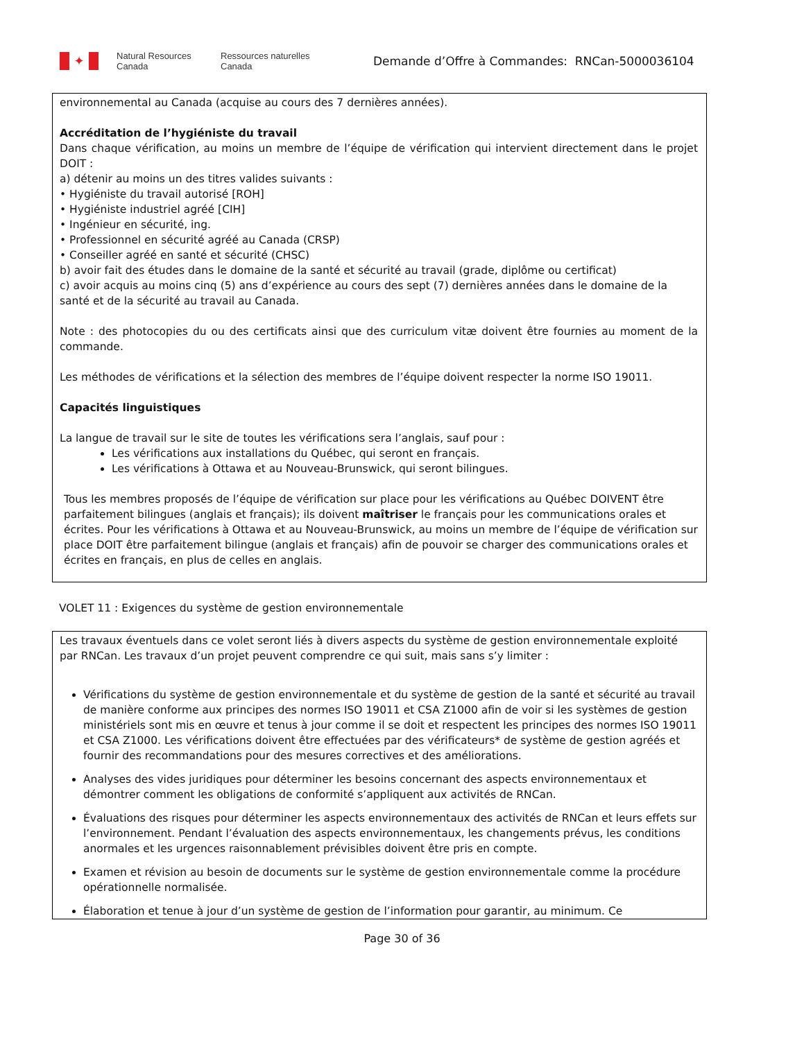✦
Natural Resources
Canada
Ressources naturelles
Canada
Demande d’Offre à Commandes: RNCan-5000036104
environnemental au Canada (acquise au cours des 7 dernières années).
Accréditation de l’hygiéniste du travail
Dans chaque vérification, au moins un membre de l’équipe de vérification qui intervient directement dans le projet DOIT :
a) détenir au moins un des titres valides suivants :
• Hygiéniste du travail autorisé [ROH]
• Hygiéniste industriel agréé [CIH]
• Ingénieur en sécurité, ing.
• Professionnel en sécurité agréé au Canada (CRSP)
• Conseiller agréé en santé et sécurité (CHSC)
b) avoir fait des études dans le domaine de la santé et sécurité au travail (grade, diplôme ou certificat)
c) avoir acquis au moins cinq (5) ans d’expérience au cours des sept (7) dernières années dans le domaine de la santé et de la sécurité au travail au Canada.
Note : des photocopies du ou des certificats ainsi que des curriculum vitæ doivent être fournies au moment de la commande.
Les méthodes de vérifications et la sélection des membres de l’équipe doivent respecter la norme ISO 19011.
Capacités linguistiques
La langue de travail sur le site de toutes les vérifications sera l’anglais, sauf pour :
Les vérifications aux installations du Québec, qui seront en français.
Les vérifications à Ottawa et au Nouveau-Brunswick, qui seront bilingues.
Tous les membres proposés de l’équipe de vérification sur place pour les vérifications au Québec DOIVENT être parfaitement bilingues (anglais et français); ils doivent maîtriser le français pour les communications orales et écrites. Pour les vérifications à Ottawa et au Nouveau-Brunswick, au moins un membre de l’équipe de vérification sur place DOIT être parfaitement bilingue (anglais et français) afin de pouvoir se charger des communications orales et écrites en français, en plus de celles en anglais.
VOLET 11 : Exigences du système de gestion environnementale
Les travaux éventuels dans ce volet seront liés à divers aspects du système de gestion environnementale exploité par RNCan. Les travaux d’un projet peuvent comprendre ce qui suit, mais sans s’y limiter :
Vérifications du système de gestion environnementale et du système de gestion de la santé et sécurité au travail de manière conforme aux principes des normes ISO 19011 et CSA Z1000 afin de voir si les systèmes de gestion ministériels sont mis en œuvre et tenus à jour comme il se doit et respectent les principes des normes ISO 19011 et CSA Z1000. Les vérifications doivent être effectuées par des vérificateurs* de système de gestion agréés et fournir des recommandations pour des mesures correctives et des améliorations.
Analyses des vides juridiques pour déterminer les besoins concernant des aspects environnementaux et démontrer comment les obligations de conformité s’appliquent aux activités de RNCan.
Évaluations des risques pour déterminer les aspects environnementaux des activités de RNCan et leurs effets sur l’environnement. Pendant l’évaluation des aspects environnementaux, les changements prévus, les conditions anormales et les urgences raisonnablement prévisibles doivent être pris en compte.
Examen et révision au besoin de documents sur le système de gestion environnementale comme la procédure opérationnelle normalisée.
Élaboration et tenue à jour d’un système de gestion de l’information pour garantir, au minimum. Ce
Page 30 of 36